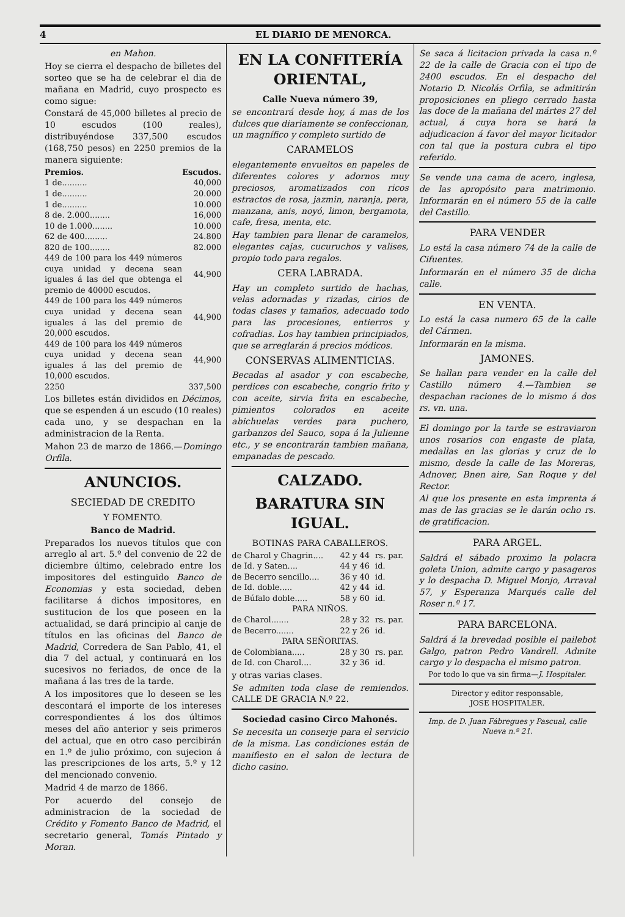4 EL DIARIO DE MENORCA.
en Mahon.
Hoy se cierra el despacho de billetes del sorteo que se ha de celebrar el dia de mañana en Madrid, cuyo prospecto es como sigue:
Constará de 45,000 billetes al precio de 10 escudos (100 reales), distribuyéndose 337,500 escudos (168,750 pesos) en 2250 premios de la manera siguiente:
| Premios. | Escudos. |
| --- | --- |
| 1 de.......... | 40,000 |
| 1 de.......... | 20.000 |
| 1 de.......... | 10.000 |
| 8 de. 2.000........ | 16,000 |
| 10 de 1.000........ | 10.000 |
| 62 de 400......... | 24.800 |
| 820 de 100........ | 82.000 |
| 449 de 100 para los 449 números cuya unidad y decena sean iguales á las del que obtenga el premio de 40000 escudos. | 44,900 |
| 449 de 100 para los 449 números cuya unidad y decena sean iguales á las del premio de 20,000 escudos. | 44,900 |
| 449 de 100 para los 449 números cuya unidad y decena sean iguales á las del premio de 10,000 escudos. | 44,900 |
| 2250 | 337,500 |
Los billetes están divididos en Décimos, que se espenden á un escudo (10 reales) cada uno, y se despachan en la administracion de la Renta.
Mahon 23 de marzo de 1866.—Domingo Orfila.
ANUNCIOS.
SECIEDAD DE CREDITO
Y FOMENTO.
Banco de Madrid.
Preparados los nuevos títulos que con arreglo al art. 5.º del convenio de 22 de diciembre último, celebrado entre los impositores del estinguido Banco de Economias y esta sociedad, deben facilitarse á dichos impositores, en sustitucion de los que poseen en la actualidad, se dará principio al canje de títulos en las oficinas del Banco de Madrid, Corredera de San Pablo, 41, el dia 7 del actual, y continuará en los sucesivos no feriados, de once de la mañana á las tres de la tarde.
A los impositores que lo deseen se les descontará el importe de los intereses correspondientes á los dos últimos meses del año anterior y seis primeros del actual, que en otro caso percibirán en 1.º de julio próximo, con sujecion á las prescripciones de los arts, 5.º y 12 del mencionado convenio.
Madrid 4 de marzo de 1866.
Por acuerdo del consejo de administracion de la sociedad de Crédito y Fomento Banco de Madrid, el secretario general, Tomás Pintado y Moran.
EN LA CONFITERÍA ORIENTAL,
Calle Nueva número 39,
se encontrará desde hoy, á mas de los dulces que diariamente se confeccionan, un magnífico y completo surtido de
CARAMELOS
elegantemente envueltos en papeles de diferentes colores y adornos muy preciosos, aromatizados con ricos estractos de rosa, jazmin, naranja, pera, manzana, anis, noyó, limon, bergamota, cafe, fresa, menta, etc.
Hay tambien para llenar de caramelos, elegantes cajas, cucuruchos y valises, propio todo para regalos.
CERA LABRADA.
Hay un completo surtido de hachas, velas adornadas y rizadas, cirios de todas clases y tamaños, adecuado todo para las procesiones, entierros y cofradias. Los hay tambien principiados, que se arreglarán á precios módicos.
CONSERVAS ALIMENTICIAS.
Becadas al asador y con escabeche, perdices con escabeche, congrio frito y con aceite, sirvia frita en escabeche, pimientos colorados en aceite abichuelas verdes para puchero, garbanzos del Sauco, sopa á la Julienne etc., y se encontrarán tambien mañana, empanadas de pescado.
CALZADO.
BARATURA SIN IGUAL.
BOTINAS PARA CABALLEROS.
| de Charol y Chagrin.... | 42 y 44 | rs. par. |
| de Id. y Saten.... | 44 y 46 | id. |
| de Becerro sencillo.... | 36 y 40 | id. |
| de Id. doble..... | 42 y 44 | id. |
| de Búfalo doble..... | 58 y 60 | id. |
| PARA NIÑOS. | | |
| de Charol....... | 28 y 32 | rs. par. |
| de Becerro....... | 22 y 26 | id. |
| PARA SEÑORITAS. | | |
| de Colombiana..... | 28 y 30 | rs. par. |
| de Id. con Charol.... | 32 y 36 | id. |
y otras varias clases.
Se admiten toda clase de remiendos. CALLE DE GRACIA N.º 22.
Sociedad casino Circo Mahonés.
Se necesita un conserje para el servicio de la misma. Las condiciones están de manifiesto en el salon de lectura de dicho casino.
Se saca á licitacion privada la casa n.º 22 de la calle de Gracia con el tipo de 2400 escudos. En el despacho del Notario D. Nicolás Orfila, se admitirán proposiciones en pliego cerrado hasta las doce de la mañana del mártes 27 del actual, á cuya hora se hará la adjudicacion á favor del mayor licitador con tal que la postura cubra el tipo referido.
Se vende una cama de acero, inglesa, de las apropósito para matrimonio. Informarán en el número 55 de la calle del Castillo.
PARA VENDER
Lo está la casa número 74 de la calle de Cifuentes.
Informarán en el número 35 de dicha calle.
EN VENTA.
Lo está la casa numero 65 de la calle del Cármen.
Informarán en la misma.
JAMONES.
Se hallan para vender en la calle del Castillo número 4.—Tambien se despachan raciones de lo mismo á dos rs. vn. una.
El domingo por la tarde se estraviaron unos rosarios con engaste de plata, medallas en las glorias y cruz de lo mismo, desde la calle de las Moreras, Adnover, Bnen aire, San Roque y del Rector.
Al que los presente en esta imprenta á mas de las gracias se le darán ocho rs. de gratificacion.
PARA ARGEL.
Saldrá el sábado proximo la polacra goleta Union, admite cargo y pasageros y lo despacha D. Miguel Monjo, Arraval 57, y Esperanza Marqués calle del Roser n.º 17.
PARA BARCELONA.
Saldrá á la brevedad posible el pailebot Galgo, patron Pedro Vandrell. Admite cargo y lo despacha el mismo patron.
Por todo lo que va sin firma—J. Hospitaler.
Director y editor responsable,
JOSE HOSPITALER.
Imp. de D. Juan Fábregues y Pascual, calle Nueva n.º 21.